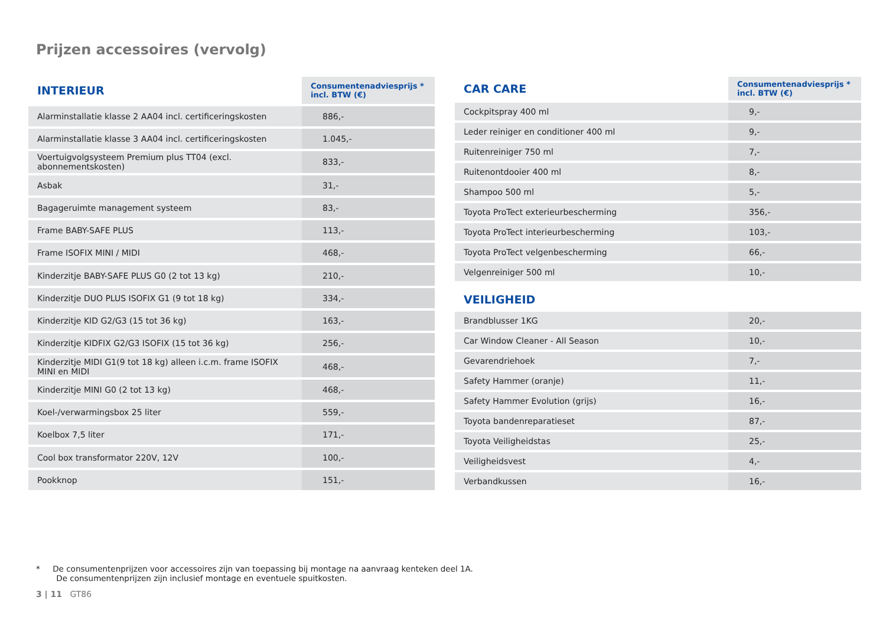Prijzen accessoires (vervolg)
| INTERIEUR | Consumentenadviesprijs * incl. BTW (€) |
| --- | --- |
| Alarminstallatie klasse 2 AA04 incl. certificeringskosten | 886,- |
| Alarminstallatie klasse 3 AA04 incl. certificeringskosten | 1.045,- |
| Voertuigvolgsysteem Premium plus TT04 (excl. abonnementskosten) | 833,- |
| Asbak | 31,- |
| Bagageruimte management systeem | 83,- |
| Frame BABY-SAFE PLUS | 113,- |
| Frame ISOFIX MINI / MIDI | 468,- |
| Kinderzitje BABY-SAFE PLUS G0 (2 tot 13 kg) | 210,- |
| Kinderzitje DUO PLUS ISOFIX G1 (9 tot 18 kg) | 334,- |
| Kinderzitje KID G2/G3 (15 tot 36 kg) | 163,- |
| Kinderzitje KIDFIX G2/G3 ISOFIX (15 tot 36 kg) | 256,- |
| Kinderzitje MIDI G1(9 tot 18 kg) alleen i.c.m. frame ISOFIX MINI en MIDI | 468,- |
| Kinderzitje MINI G0 (2 tot 13 kg) | 468,- |
| Koel-/verwarmingsbox 25 liter | 559,- |
| Koelbox 7,5 liter | 171,- |
| Cool box transformator 220V, 12V | 100,- |
| Pookknop | 151,- |
| CAR CARE | Consumentenadviesprijs * incl. BTW (€) |
| --- | --- |
| Cockpitspray 400 ml | 9,- |
| Leder reiniger en conditioner 400 ml | 9,- |
| Ruitenreiniger 750 ml | 7,- |
| Ruitenontdooier 400 ml | 8,- |
| Shampoo 500 ml | 5,- |
| Toyota ProTect exterieurbescherming | 356,- |
| Toyota ProTect interieurbescherming | 103,- |
| Toyota ProTect velgenbescherming | 66,- |
| Velgenreiniger 500 ml | 10,- |
VEILIGHEID
| Brandblusser 1KG | 20,- |
| Car Window Cleaner - All Season | 10,- |
| Gevarendriehoek | 7,- |
| Safety Hammer (oranje) | 11,- |
| Safety Hammer Evolution (grijs) | 16,- |
| Toyota bandenreparatieset | 87,- |
| Toyota Veiligheidstas | 25,- |
| Veiligheidsvest | 4,- |
| Verbandkussen | 16,- |
* De consumentenprijzen voor accessoires zijn van toepassing bij montage na aanvraag kenteken deel 1A.
De consumentenprijzen zijn inclusief montage en eventuele spuitkosten.
3 | 11 GT86